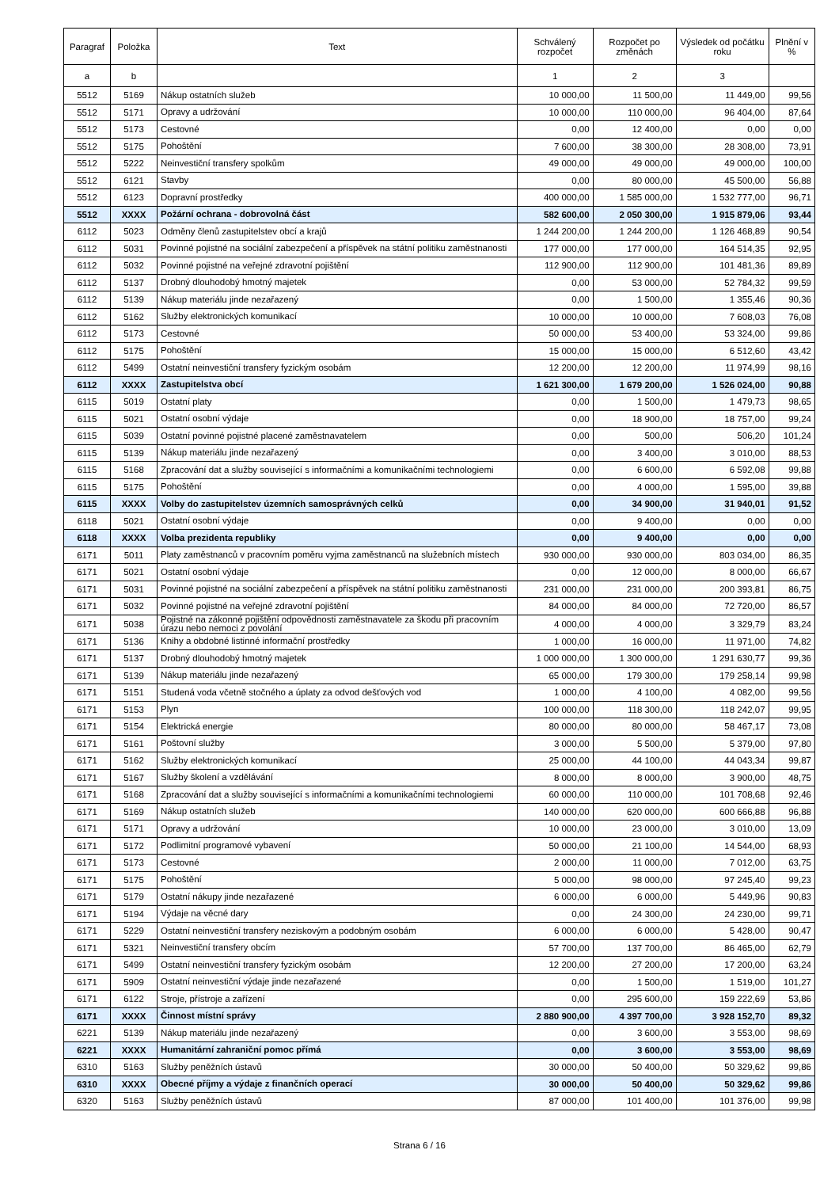| Paragraf | Položka | Text | Schválený rozpočet | Rozpočet po změnách | Výsledek od počátku roku | Plnění v % |
| --- | --- | --- | --- | --- | --- | --- |
| a | b | | 1 | 2 | 3 | |
| 5512 | 5169 | Nákup ostatních služeb | 10 000,00 | 11 500,00 | 11 449,00 | 99,56 |
| 5512 | 5171 | Opravy a udržování | 10 000,00 | 110 000,00 | 96 404,00 | 87,64 |
| 5512 | 5173 | Cestovné | 0,00 | 12 400,00 | 0,00 | 0,00 |
| 5512 | 5175 | Pohoštění | 7 600,00 | 38 300,00 | 28 308,00 | 73,91 |
| 5512 | 5222 | Neinvestiční transfery spolkům | 49 000,00 | 49 000,00 | 49 000,00 | 100,00 |
| 5512 | 6121 | Stavby | 0,00 | 80 000,00 | 45 500,00 | 56,88 |
| 5512 | 6123 | Dopravní prostředky | 400 000,00 | 1 585 000,00 | 1 532 777,00 | 96,71 |
| 5512 | XXXX | Požární ochrana - dobrovolná část | 582 600,00 | 2 050 300,00 | 1 915 879,06 | 93,44 |
| 6112 | 5023 | Odměny členů zastupitelstev obcí a krajů | 1 244 200,00 | 1 244 200,00 | 1 126 468,89 | 90,54 |
| 6112 | 5031 | Povinné pojistné na sociální zabezpečení a příspěvek na státní politiku zaměstnanosti | 177 000,00 | 177 000,00 | 164 514,35 | 92,95 |
| 6112 | 5032 | Povinné pojistné na veřejné zdravotní pojištění | 112 900,00 | 112 900,00 | 101 481,36 | 89,89 |
| 6112 | 5137 | Drobný dlouhodobý hmotný majetek | 0,00 | 53 000,00 | 52 784,32 | 99,59 |
| 6112 | 5139 | Nákup materiálu jinde nezařazený | 0,00 | 1 500,00 | 1 355,46 | 90,36 |
| 6112 | 5162 | Služby elektronických komunikací | 10 000,00 | 10 000,00 | 7 608,03 | 76,08 |
| 6112 | 5173 | Cestovné | 50 000,00 | 53 400,00 | 53 324,00 | 99,86 |
| 6112 | 5175 | Pohoštění | 15 000,00 | 15 000,00 | 6 512,60 | 43,42 |
| 6112 | 5499 | Ostatní neinvestiční transfery fyzickým osobám | 12 200,00 | 12 200,00 | 11 974,99 | 98,16 |
| 6112 | XXXX | Zastupitelstva obcí | 1 621 300,00 | 1 679 200,00 | 1 526 024,00 | 90,88 |
| 6115 | 5019 | Ostatní platy | 0,00 | 1 500,00 | 1 479,73 | 98,65 |
| 6115 | 5021 | Ostatní osobní výdaje | 0,00 | 18 900,00 | 18 757,00 | 99,24 |
| 6115 | 5039 | Ostatní povinné pojistné placené zaměstnavatelem | 0,00 | 500,00 | 506,20 | 101,24 |
| 6115 | 5139 | Nákup materiálu jinde nezařazený | 0,00 | 3 400,00 | 3 010,00 | 88,53 |
| 6115 | 5168 | Zpracování dat a služby související s informačními a komunikačními technologiemi | 0,00 | 6 600,00 | 6 592,08 | 99,88 |
| 6115 | 5175 | Pohoštění | 0,00 | 4 000,00 | 1 595,00 | 39,88 |
| 6115 | XXXX | Volby do zastupitelstev územních samosprávných celků | 0,00 | 34 900,00 | 31 940,01 | 91,52 |
| 6118 | 5021 | Ostatní osobní výdaje | 0,00 | 9 400,00 | 0,00 | 0,00 |
| 6118 | XXXX | Volba prezidenta republiky | 0,00 | 9 400,00 | 0,00 | 0,00 |
| 6171 | 5011 | Platy zaměstnanců v pracovním poměru vyjma zaměstnanců na služebních místech | 930 000,00 | 930 000,00 | 803 034,00 | 86,35 |
| 6171 | 5021 | Ostatní osobní výdaje | 0,00 | 12 000,00 | 8 000,00 | 66,67 |
| 6171 | 5031 | Povinné pojistné na sociální zabezpečení a příspěvek na státní politiku zaměstnanosti | 231 000,00 | 231 000,00 | 200 393,81 | 86,75 |
| 6171 | 5032 | Povinné pojistné na veřejné zdravotní pojištění | 84 000,00 | 84 000,00 | 72 720,00 | 86,57 |
| 6171 | 5038 | Pojistné na zákonné pojištění odpovědnosti zaměstnavatele za škodu při pracovním úrazu nebo nemoci z povolání | 4 000,00 | 4 000,00 | 3 329,79 | 83,24 |
| 6171 | 5136 | Knihy a obdobné listinné informační prostředky | 1 000,00 | 16 000,00 | 11 971,00 | 74,82 |
| 6171 | 5137 | Drobný dlouhodobý hmotný majetek | 1 000 000,00 | 1 300 000,00 | 1 291 630,77 | 99,36 |
| 6171 | 5139 | Nákup materiálu jinde nezařazený | 65 000,00 | 179 300,00 | 179 258,14 | 99,98 |
| 6171 | 5151 | Studená voda včetně stočného a úplaty za odvod dešťových vod | 1 000,00 | 4 100,00 | 4 082,00 | 99,56 |
| 6171 | 5153 | Plyn | 100 000,00 | 118 300,00 | 118 242,07 | 99,95 |
| 6171 | 5154 | Elektrická energie | 80 000,00 | 80 000,00 | 58 467,17 | 73,08 |
| 6171 | 5161 | Poštovní služby | 3 000,00 | 5 500,00 | 5 379,00 | 97,80 |
| 6171 | 5162 | Služby elektronických komunikací | 25 000,00 | 44 100,00 | 44 043,34 | 99,87 |
| 6171 | 5167 | Služby školení a vzdělávání | 8 000,00 | 8 000,00 | 3 900,00 | 48,75 |
| 6171 | 5168 | Zpracování dat a služby související s informačními a komunikačními technologiemi | 60 000,00 | 110 000,00 | 101 708,68 | 92,46 |
| 6171 | 5169 | Nákup ostatních služeb | 140 000,00 | 620 000,00 | 600 666,88 | 96,88 |
| 6171 | 5171 | Opravy a udržování | 10 000,00 | 23 000,00 | 3 010,00 | 13,09 |
| 6171 | 5172 | Podlimitní programové vybavení | 50 000,00 | 21 100,00 | 14 544,00 | 68,93 |
| 6171 | 5173 | Cestovné | 2 000,00 | 11 000,00 | 7 012,00 | 63,75 |
| 6171 | 5175 | Pohoštění | 5 000,00 | 98 000,00 | 97 245,40 | 99,23 |
| 6171 | 5179 | Ostatní nákupy jinde nezařazené | 6 000,00 | 6 000,00 | 5 449,96 | 90,83 |
| 6171 | 5194 | Výdaje na věcné dary | 0,00 | 24 300,00 | 24 230,00 | 99,71 |
| 6171 | 5229 | Ostatní neinvestiční transfery neziskovým a podobným osobám | 6 000,00 | 6 000,00 | 5 428,00 | 90,47 |
| 6171 | 5321 | Neinvestiční transfery obcím | 57 700,00 | 137 700,00 | 86 465,00 | 62,79 |
| 6171 | 5499 | Ostatní neinvestiční transfery fyzickým osobám | 12 200,00 | 27 200,00 | 17 200,00 | 63,24 |
| 6171 | 5909 | Ostatní neinvestiční výdaje jinde nezařazené | 0,00 | 1 500,00 | 1 519,00 | 101,27 |
| 6171 | 6122 | Stroje, přístroje a zařízení | 0,00 | 295 600,00 | 159 222,69 | 53,86 |
| 6171 | XXXX | Činnost místní správy | 2 880 900,00 | 4 397 700,00 | 3 928 152,70 | 89,32 |
| 6221 | 5139 | Nákup materiálu jinde nezařazený | 0,00 | 3 600,00 | 3 553,00 | 98,69 |
| 6221 | XXXX | Humanitární zahraniční pomoc přímá | 0,00 | 3 600,00 | 3 553,00 | 98,69 |
| 6310 | 5163 | Služby peněžních ústavů | 30 000,00 | 50 400,00 | 50 329,62 | 99,86 |
| 6310 | XXXX | Obecné příjmy a výdaje z finančních operací | 30 000,00 | 50 400,00 | 50 329,62 | 99,86 |
| 6320 | 5163 | Služby peněžních ústavů | 87 000,00 | 101 400,00 | 101 376,00 | 99,98 |
Strana 6 / 16